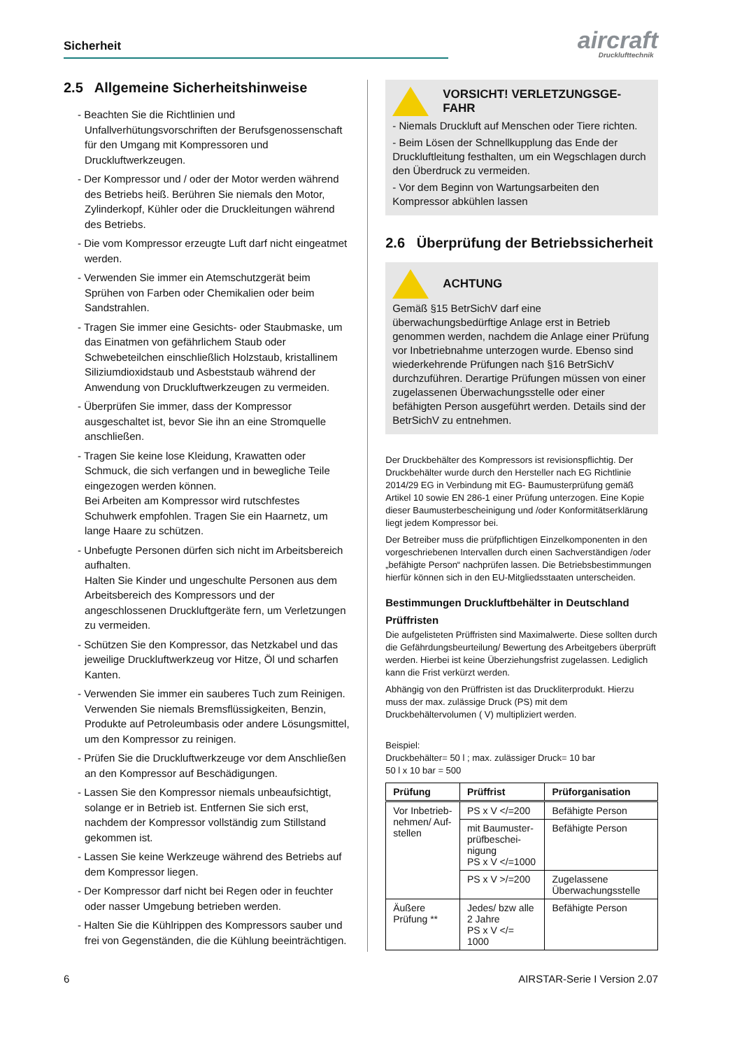Sicherheit
aircraft
Drucklufttechnik
2.5 Allgemeine Sicherheitshinweise
- Beachten Sie die Richtlinien und Unfallverhütungsvorschriften der Berufsgenossenschaft für den Umgang mit Kompressoren und Druckluftwerkzeugen.
- Der Kompressor und / oder der Motor werden während des Betriebs heiß. Berühren Sie niemals den Motor, Zylinderkopf, Kühler oder die Druckleitungen während des Betriebs.
- Die vom Kompressor erzeugte Luft darf nicht eingeatmet werden.
- Verwenden Sie immer ein Atemschutzgerät beim Sprühen von Farben oder Chemikalien oder beim Sandstrahlen.
- Tragen Sie immer eine Gesichts- oder Staubmaske, um das Einatmen von gefährlichem Staub oder Schwebeteilchen einschließlich Holzstaub, kristallinem Siliziumdioxidstaub und Asbeststaub während der Anwendung von Druckluftwerkzeugen zu vermeiden.
- Überprüfen Sie immer, dass der Kompressor ausgeschaltet ist, bevor Sie ihn an eine Stromquelle anschließen.
- Tragen Sie keine lose Kleidung, Krawatten oder Schmuck, die sich verfangen und in bewegliche Teile eingezogen werden können.
Bei Arbeiten am Kompressor wird rutschfestes Schuhwerk empfohlen. Tragen Sie ein Haarnetz, um lange Haare zu schützen.
- Unbefugte Personen dürfen sich nicht im Arbeitsbereich aufhalten.
Halten Sie Kinder und ungeschulte Personen aus dem Arbeitsbereich des Kompressors und der angeschlossenen Druckluftgeräte fern, um Verletzungen zu vermeiden.
- Schützen Sie den Kompressor, das Netzkabel und das jeweilige Druckluftwerkzeug vor Hitze, Öl und scharfen Kanten.
- Verwenden Sie immer ein sauberes Tuch zum Reinigen. Verwenden Sie niemals Bremsflüssigkeiten, Benzin, Produkte auf Petroleumbasis oder andere Lösungsmittel, um den Kompressor zu reinigen.
- Prüfen Sie die Druckluftwerkzeuge vor dem Anschließen an den Kompressor auf Beschädigungen.
- Lassen Sie den Kompressor niemals unbeaufsichtigt, solange er in Betrieb ist. Entfernen Sie sich erst, nachdem der Kompressor vollständig zum Stillstand gekommen ist.
- Lassen Sie keine Werkzeuge während des Betriebs auf dem Kompressor liegen.
- Der Kompressor darf nicht bei Regen oder in feuchter oder nasser Umgebung betrieben werden.
- Halten Sie die Kühlrippen des Kompressors sauber und frei von Gegenständen, die die Kühlung beeinträchtigen.
VORSICHT! VERLETZUNGSGE-
FAHR
- Niemals Druckluft auf Menschen oder Tiere richten.
- Beim Lösen der Schnellkupplung das Ende der Druckluftleitung festhalten, um ein Wegschlagen durch den Überdruck zu vermeiden.
- Vor dem Beginn von Wartungsarbeiten den Kompressor abkühlen lassen
2.6 Überprüfung der Betriebssicherheit
ACHTUNG
Gemäß §15 BetrSichV darf eine überwachungsbedürftige Anlage erst in Betrieb genommen werden, nachdem die Anlage einer Prüfung vor Inbetriebnahme unterzogen wurde. Ebenso sind wiederkehrende Prüfungen nach §16 BetrSichV durchzuführen. Derartige Prüfungen müssen von einer zugelassenen Überwachungsstelle oder einer befähigten Person ausgeführt werden. Details sind der BetrSichV zu entnehmen.
Der Druckbehälter des Kompressors ist revisionspflichtig. Der Druckbehälter wurde durch den Hersteller nach EG Richtlinie 2014/29 EG in Verbindung mit EG- Baumusterprüfung gemäß Artikel 10 sowie EN 286-1 einer Prüfung unterzogen. Eine Kopie dieser Baumusterbescheinigung und /oder Konformitätserklärung liegt jedem Kompressor bei.
Der Betreiber muss die prüfpflichtigen Einzelkomponenten in den vorgeschriebenen Intervallen durch einen Sachverständigen /oder „befähigte Person“ nachprüfen lassen. Die Betriebsbestimmungen hierfür können sich in den EU-Mitgliedsstaaten unterscheiden.
Bestimmungen Druckluftbehälter in Deutschland
Prüffristen
Die aufgelisteten Prüffristen sind Maximalwerte. Diese sollten durch die Gefährdungsbeurteilung/ Bewertung des Arbeitgebers überprüft werden. Hierbei ist keine Überziehungsfrist zugelassen. Lediglich kann die Frist verkürzt werden.
Abhängig von den Prüffristen ist das Druckliterprodukt. Hierzu muss der max. zulässige Druck (PS) mit dem Druckbehältervolumen ( V) multipliziert werden.
Beispiel:
Druckbehälter= 50 l ; max. zulässiger Druck= 10 bar
50 l x 10 bar = 500
| Prüfung | Prüffrist | Prüforganisation |
| --- | --- | --- |
| Vor Inbetrieb-nehmen/ Auf-stellen | PS x V </=200 | Befähigte Person |
| | mit Baumuster-prüfbeschei-nigung PS x V </=1000 | Befähigte Person |
| | PS x V >/=200 | Zugelassene Überwachungsstelle |
| Äußere Prüfung ** | Jedes/ bzw alle 2 Jahre PS x V </= 1000 | Befähigte Person |
6 AIRSTAR-Serie I Version 2.07